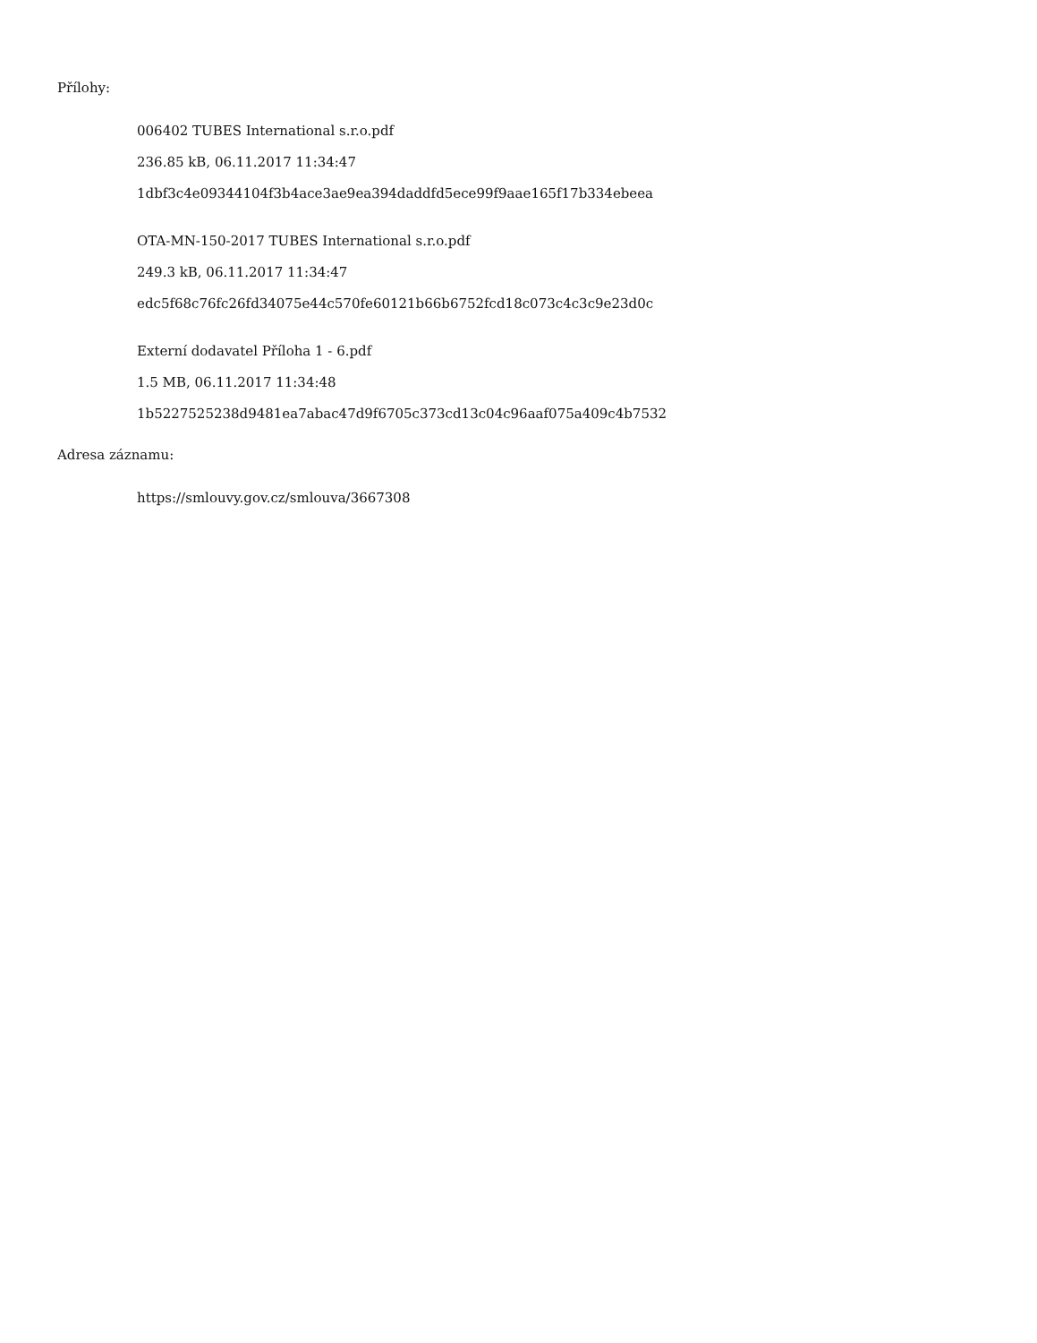Přílohy:
006402 TUBES International s.r.o.pdf
236.85 kB, 06.11.2017 11:34:47
1dbf3c4e09344104f3b4ace3ae9ea394daddfd5ece99f9aae165f17b334ebeea
OTA-MN-150-2017 TUBES International s.r.o.pdf
249.3 kB, 06.11.2017 11:34:47
edc5f68c76fc26fd34075e44c570fe60121b66b6752fcd18c073c4c3c9e23d0c
Externí dodavatel Příloha 1 - 6.pdf
1.5 MB, 06.11.2017 11:34:48
1b5227525238d9481ea7abac47d9f6705c373cd13c04c96aaf075a409c4b7532
Adresa záznamu:
https://smlouvy.gov.cz/smlouva/3667308